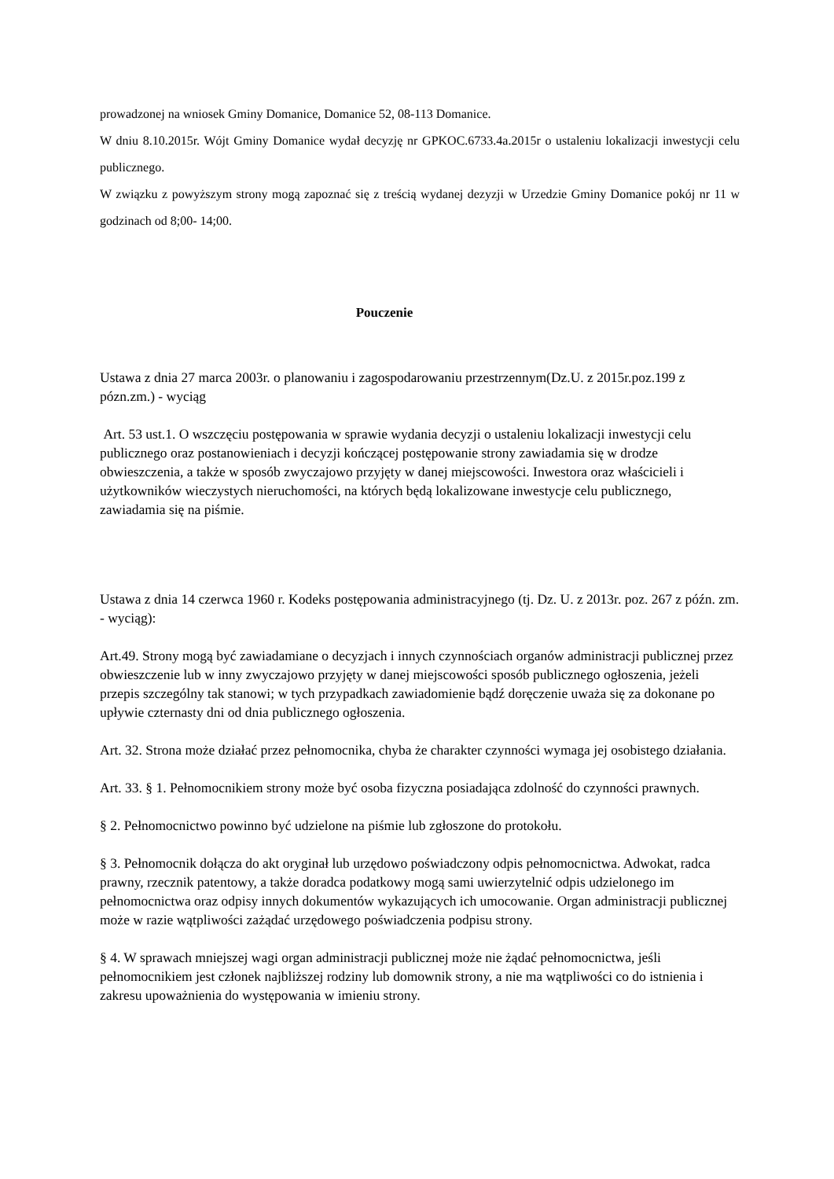prowadzonej na wniosek Gminy Domanice, Domanice 52, 08-113 Domanice.
W dniu 8.10.2015r. Wójt Gminy Domanice wydał decyzję nr GPKOC.6733.4a.2015r o ustaleniu lokalizacji inwestycji celu publicznego.
W związku z powyższym strony mogą zapoznać się z treścią wydanej dezyzji w Urzedzie Gminy Domanice pokój nr 11 w godzinach od 8;00- 14;00.
Pouczenie
Ustawa z dnia 27 marca 2003r. o planowaniu i zagospodarowaniu przestrzennym(Dz.U. z 2015r.poz.199 z pózn.zm.) - wyciąg
Art. 53 ust.1. O wszczęciu postępowania w sprawie wydania decyzji o ustaleniu lokalizacji inwestycji celu publicznego oraz postanowieniach i decyzji kończącej postępowanie strony zawiadamia się w drodze obwieszczenia, a także w sposób zwyczajowo przyjęty w danej miejscowości. Inwestora oraz właścicieli i użytkowników wieczystych nieruchomości, na których będą lokalizowane inwestycje celu publicznego, zawiadamia się na piśmie.
Ustawa z dnia 14 czerwca 1960 r. Kodeks postępowania administracyjnego (tj. Dz. U. z 2013r. poz. 267 z późn. zm. - wyciąg):
Art.49. Strony mogą być zawiadamiane o decyzjach i innych czynnościach organów administracji publicznej przez obwieszczenie lub w inny zwyczajowo przyjęty w danej miejscowości sposób publicznego ogłoszenia, jeżeli przepis szczególny tak stanowi; w tych przypadkach zawiadomienie bądź doręczenie uważa się za dokonane po upływie czternasty dni od dnia publicznego ogłoszenia.
Art. 32. Strona może działać przez pełnomocnika, chyba że charakter czynności wymaga jej osobistego działania.
Art. 33. § 1. Pełnomocnikiem strony może być osoba fizyczna posiadająca zdolność do czynności prawnych.
§ 2. Pełnomocnictwo powinno być udzielone na piśmie lub zgłoszone do protokołu.
§ 3. Pełnomocnik dołącza do akt oryginał lub urzędowo poświadczony odpis pełnomocnictwa. Adwokat, radca prawny, rzecznik patentowy, a także doradca podatkowy mogą sami uwierzytelnić odpis udzielonego im pełnomocnictwa oraz odpisy innych dokumentów wykazujących ich umocowanie. Organ administracji publicznej może w razie wątpliwości zażądać urzędowego poświadczenia podpisu strony.
§ 4. W sprawach mniejszej wagi organ administracji publicznej może nie żądać pełnomocnictwa, jeśli pełnomocnikiem jest członek najbliższej rodziny lub domownik strony, a nie ma wątpliwości co do istnienia i zakresu upoważnienia do występowania w imieniu strony.